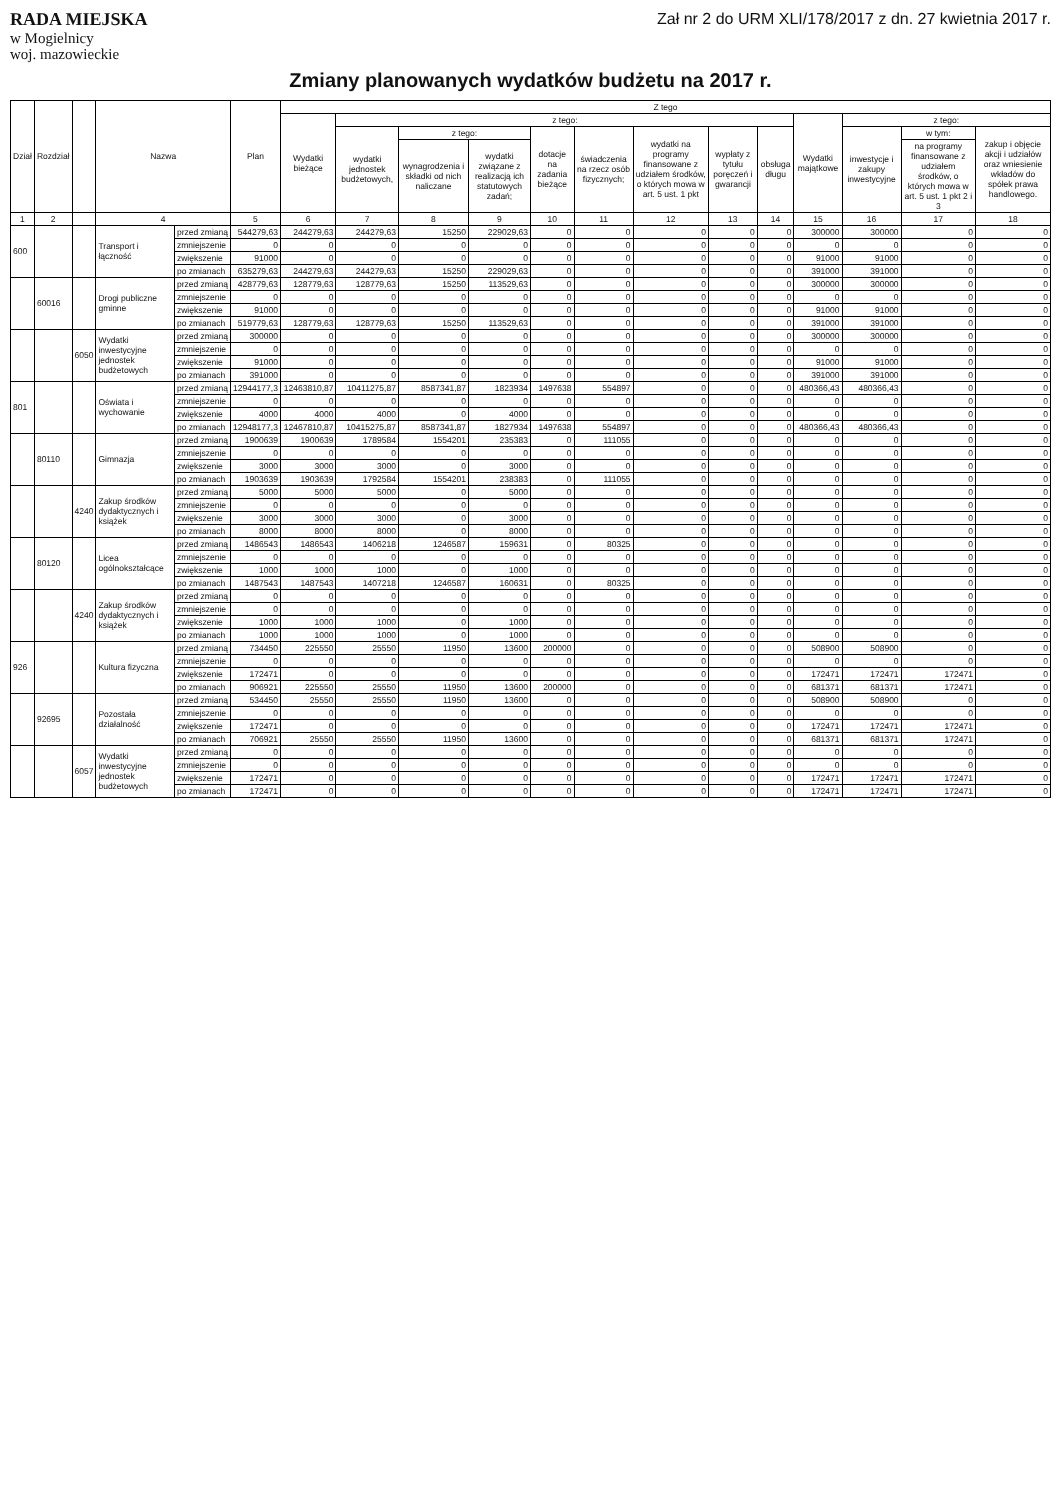RADA MIEJSKA
w Mogielnicy
woj. mazowieckie
Zał nr 2 do URM XLI/178/2017 z dn. 27 kwietnia 2017 r.
Zmiany planowanych wydatków budżetu na 2017 r.
| Dział | Rozdział | | Nazwa | | Plan | Z tego | | | | | | | | | | | | |
| --- | --- | --- | --- | --- | --- | --- | --- | --- | --- | --- | --- | --- | --- | --- | --- | --- | --- | --- |
| | | | | | | Wydatki bieżące | z tego: | | | | | | | | Wydatki majątkowe | z tego: | | |
| | | | | | | | wydatki jednostek budżetowych, | z tego: | | dotacje na zadania bieżące | świadczenia na rzecz osób fizycznych; | wydatki na programy finansowane z udziałem środków, o których mowa w art. 5 ust. 1 pkt | wypłaty z tytułu poręczeń i gwarancji | obsługa długu | | inwestycje i zakupy inwestycyjne | w tym: | zakup i objęcie akcji i udziałów oraz wniesienie wkładów do spółek prawa handlowego. |
| | | | | | | | | wynagrodzenia i składki od nich naliczane | wydatki związane z realizacją ich statutowych zadań; | | | | | | | | na programy finansowane z udziałem środków, o których mowa w art. 5 ust. 1 pkt 2 i 3 | |
| 1 | 2 | | 4 | | 5 | 6 | 7 | 8 | 9 | 10 | 11 | 12 | 13 | 14 | 15 | 16 | 17 | 18 |
| 600 | | | Transport i łączność | przed zmianą | 544279,63 | 244279,63 | 244279,63 | 15250 | 229029,63 | 0 | 0 | 0 | 0 | 0 | 300000 | 300000 | 0 | 0 |
| | | | | zmniejszenie | 0 | 0 | 0 | 0 | 0 | 0 | 0 | 0 | 0 | 0 | 0 | 0 | 0 | 0 |
| | | | | zwiększenie | 91000 | 0 | 0 | 0 | 0 | 0 | 0 | 0 | 0 | 0 | 91000 | 91000 | 0 | 0 |
| | | | | po zmianach | 635279,63 | 244279,63 | 244279,63 | 15250 | 229029,63 | 0 | 0 | 0 | 0 | 0 | 391000 | 391000 | 0 | 0 |
| | 60016 | | Drogi publiczne gminne | przed zmianą | 428779,63 | 128779,63 | 128779,63 | 15250 | 113529,63 | 0 | 0 | 0 | 0 | 0 | 300000 | 300000 | 0 | 0 |
| | | | | zmniejszenie | 0 | 0 | 0 | 0 | 0 | 0 | 0 | 0 | 0 | 0 | 0 | 0 | 0 | 0 |
| | | | | zwiększenie | 91000 | 0 | 0 | 0 | 0 | 0 | 0 | 0 | 0 | 0 | 91000 | 91000 | 0 | 0 |
| | | | | po zmianach | 519779,63 | 128779,63 | 128779,63 | 15250 | 113529,63 | 0 | 0 | 0 | 0 | 0 | 391000 | 391000 | 0 | 0 |
| | | 6050 | Wydatki inwestycyjne jednostek budżetowych | przed zmianą | 300000 | 0 | 0 | 0 | 0 | 0 | 0 | 0 | 0 | 0 | 300000 | 300000 | 0 | 0 |
| | | | | zmniejszenie | 0 | 0 | 0 | 0 | 0 | 0 | 0 | 0 | 0 | 0 | 0 | 0 | 0 | 0 |
| | | | | zwiększenie | 91000 | 0 | 0 | 0 | 0 | 0 | 0 | 0 | 0 | 0 | 91000 | 91000 | 0 | 0 |
| | | | | po zmianach | 391000 | 0 | 0 | 0 | 0 | 0 | 0 | 0 | 0 | 0 | 391000 | 391000 | 0 | 0 |
| 801 | | | Oświata i wychowanie | przed zmianą | 12944177,3 | 12463810,87 | 10411275,87 | 8587341,87 | 1823934 | 1497638 | 554897 | 0 | 0 | 0 | 480366,43 | 480366,43 | 0 | 0 |
| | | | | zmniejszenie | 0 | 0 | 0 | 0 | 0 | 0 | 0 | 0 | 0 | 0 | 0 | 0 | 0 | 0 |
| | | | | zwiększenie | 4000 | 4000 | 4000 | 0 | 4000 | 0 | 0 | 0 | 0 | 0 | 0 | 0 | 0 | 0 |
| | | | | po zmianach | 12948177,3 | 12467810,87 | 10415275,87 | 8587341,87 | 1827934 | 1497638 | 554897 | 0 | 0 | 0 | 480366,43 | 480366,43 | 0 | 0 |
| | 80110 | | Gimnazja | przed zmianą | 1900639 | 1900639 | 1789584 | 1554201 | 235383 | 0 | 111055 | 0 | 0 | 0 | 0 | 0 | 0 | 0 |
| | | | | zmniejszenie | 0 | 0 | 0 | 0 | 0 | 0 | 0 | 0 | 0 | 0 | 0 | 0 | 0 | 0 |
| | | | | zwiększenie | 3000 | 3000 | 3000 | 0 | 3000 | 0 | 0 | 0 | 0 | 0 | 0 | 0 | 0 | 0 |
| | | | | po zmianach | 1903639 | 1903639 | 1792584 | 1554201 | 238383 | 0 | 111055 | 0 | 0 | 0 | 0 | 0 | 0 | 0 |
| | | 4240 | Zakup środków dydaktycznych i książek | przed zmianą | 5000 | 5000 | 5000 | 0 | 5000 | 0 | 0 | 0 | 0 | 0 | 0 | 0 | 0 | 0 |
| | | | | zmniejszenie | 0 | 0 | 0 | 0 | 0 | 0 | 0 | 0 | 0 | 0 | 0 | 0 | 0 | 0 |
| | | | | zwiększenie | 3000 | 3000 | 3000 | 0 | 3000 | 0 | 0 | 0 | 0 | 0 | 0 | 0 | 0 | 0 |
| | | | | po zmianach | 8000 | 8000 | 8000 | 0 | 8000 | 0 | 0 | 0 | 0 | 0 | 0 | 0 | 0 | 0 |
| | 80120 | | Licea ogólnokształcące | przed zmianą | 1486543 | 1486543 | 1406218 | 1246587 | 159631 | 0 | 80325 | 0 | 0 | 0 | 0 | 0 | 0 | 0 |
| | | | | zmniejszenie | 0 | 0 | 0 | 0 | 0 | 0 | 0 | 0 | 0 | 0 | 0 | 0 | 0 | 0 |
| | | | | zwiększenie | 1000 | 1000 | 1000 | 0 | 1000 | 0 | 0 | 0 | 0 | 0 | 0 | 0 | 0 | 0 |
| | | | | po zmianach | 1487543 | 1487543 | 1407218 | 1246587 | 160631 | 0 | 80325 | 0 | 0 | 0 | 0 | 0 | 0 | 0 |
| | | 4240 | Zakup środków dydaktycznych i książek | przed zmianą | 0 | 0 | 0 | 0 | 0 | 0 | 0 | 0 | 0 | 0 | 0 | 0 | 0 | 0 |
| | | | | zmniejszenie | 0 | 0 | 0 | 0 | 0 | 0 | 0 | 0 | 0 | 0 | 0 | 0 | 0 | 0 |
| | | | | zwiększenie | 1000 | 1000 | 1000 | 0 | 1000 | 0 | 0 | 0 | 0 | 0 | 0 | 0 | 0 | 0 |
| | | | | po zmianach | 1000 | 1000 | 1000 | 0 | 1000 | 0 | 0 | 0 | 0 | 0 | 0 | 0 | 0 | 0 |
| 926 | | | Kultura fizyczna | przed zmianą | 734450 | 225550 | 25550 | 11950 | 13600 | 200000 | 0 | 0 | 0 | 0 | 508900 | 508900 | 0 | 0 |
| | | | | zmniejszenie | 0 | 0 | 0 | 0 | 0 | 0 | 0 | 0 | 0 | 0 | 0 | 0 | 0 | 0 |
| | | | | zwiększenie | 172471 | 0 | 0 | 0 | 0 | 0 | 0 | 0 | 0 | 0 | 172471 | 172471 | 172471 | 0 |
| | | | | po zmianach | 906921 | 225550 | 25550 | 11950 | 13600 | 200000 | 0 | 0 | 0 | 0 | 681371 | 681371 | 172471 | 0 |
| | 92695 | | Pozostała działalność | przed zmianą | 534450 | 25550 | 25550 | 11950 | 13600 | 0 | 0 | 0 | 0 | 0 | 508900 | 508900 | 0 | 0 |
| | | | | zmniejszenie | 0 | 0 | 0 | 0 | 0 | 0 | 0 | 0 | 0 | 0 | 0 | 0 | 0 | 0 |
| | | | | zwiększenie | 172471 | 0 | 0 | 0 | 0 | 0 | 0 | 0 | 0 | 0 | 172471 | 172471 | 172471 | 0 |
| | | | | po zmianach | 706921 | 25550 | 25550 | 11950 | 13600 | 0 | 0 | 0 | 0 | 0 | 681371 | 681371 | 172471 | 0 |
| | | 6057 | Wydatki inwestycyjne jednostek budżetowych | przed zmianą | 0 | 0 | 0 | 0 | 0 | 0 | 0 | 0 | 0 | 0 | 0 | 0 | 0 | 0 |
| | | | | zmniejszenie | 0 | 0 | 0 | 0 | 0 | 0 | 0 | 0 | 0 | 0 | 0 | 0 | 0 | 0 |
| | | | | zwiększenie | 172471 | 0 | 0 | 0 | 0 | 0 | 0 | 0 | 0 | 0 | 172471 | 172471 | 172471 | 0 |
| | | | | po zmianach | 172471 | 0 | 0 | 0 | 0 | 0 | 0 | 0 | 0 | 0 | 172471 | 172471 | 172471 | 0 |